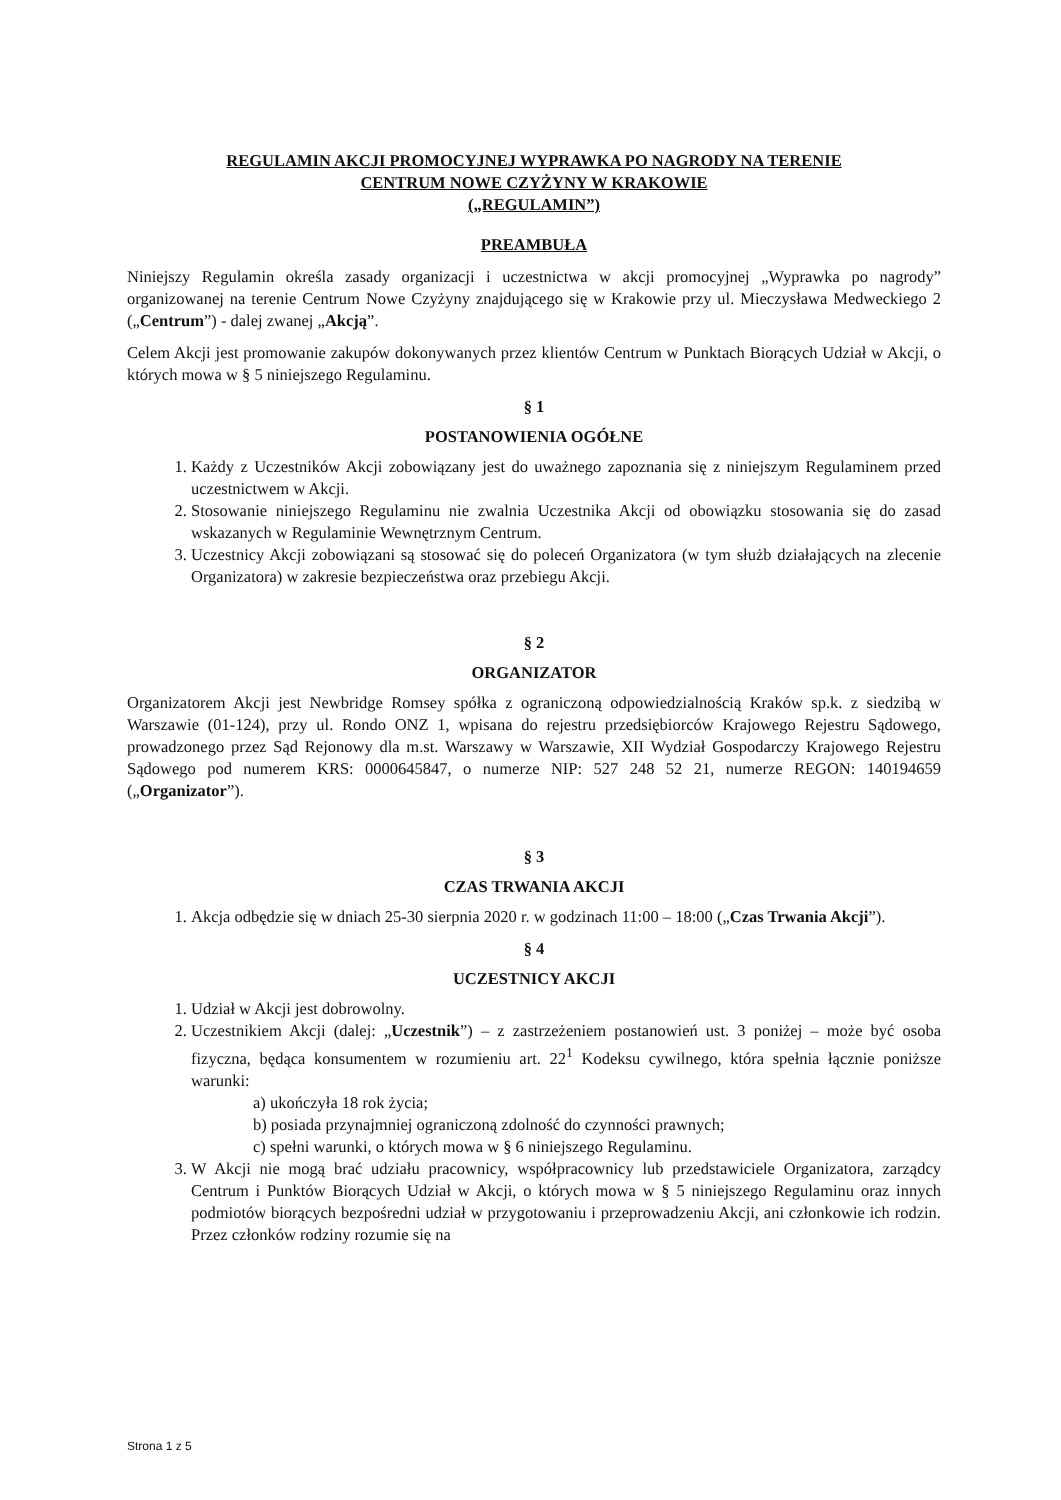REGULAMIN AKCJI PROMOCYJNEJ WYPRAWKA PO NAGRODY NA TERENIE
CENTRUM NOWE CZYŻYNY W KRAKOWIE
(„REGULAMIN”)
PREAMBUŁA
Niniejszy Regulamin określa zasady organizacji i uczestnictwa w akcji promocyjnej „Wyprawka po nagrody” organizowanej na terenie Centrum Nowe Czyżyny znajdującego się w Krakowie przy ul. Mieczysława Medweckiego 2 („Centrum”) - dalej zwanej „Akcją”.
Celem Akcji jest promowanie zakupów dokonywanych przez klientów Centrum w Punktach Biorących Udział w Akcji, o których mowa w § 5 niniejszego Regulaminu.
§ 1
POSTANOWIENIA OGÓŁNE
1. Każdy z Uczestników Akcji zobowiązany jest do uważnego zapoznania się z niniejszym Regulaminem przed uczestnictwem w Akcji.
2. Stosowanie niniejszego Regulaminu nie zwalnia Uczestnika Akcji od obowiązku stosowania się do zasad wskazanych w Regulaminie Wewnętrznym Centrum.
3. Uczestnicy Akcji zobowiązani są stosować się do poleceń Organizatora (w tym służb działających na zlecenie Organizatora) w zakresie bezpieczeństwa oraz przebiegu Akcji.
§ 2
ORGANIZATOR
Organizatorem Akcji jest Newbridge Romsey spółka z ograniczoną odpowiedzialnością Kraków sp.k. z siedzibą w Warszawie (01-124), przy ul. Rondo ONZ 1, wpisana do rejestru przedsiębiorców Krajowego Rejestru Sądowego, prowadzonego przez Sąd Rejonowy dla m.st. Warszawy w Warszawie, XII Wydział Gospodarczy Krajowego Rejestru Sądowego pod numerem KRS: 0000645847, o numerze NIP: 527 248 52 21, numerze REGON: 140194659 („Organizator”).
§ 3
CZAS TRWANIA AKCJI
1. Akcja odbędzie się w dniach 25-30 sierpnia 2020 r. w godzinach 11:00 – 18:00 („Czas Trwania Akcji”).
§ 4
UCZESTNICY AKCJI
1. Udział w Akcji jest dobrowolny.
2. Uczestnikiem Akcji (dalej: „Uczestnik”) – z zastrzeżeniem postanowień ust. 3 poniżej – może być osoba fizyczna, będąca konsumentem w rozumieniu art. 22<sup>1</sup> Kodeksu cywilnego, która spełnia łącznie poniższe warunki:
a) ukończyła 18 rok życia;
b) posiada przynajmniej ograniczoną zdolność do czynności prawnych;
c) spełni warunki, o których mowa w § 6 niniejszego Regulaminu.
3. W Akcji nie mogą brać udziału pracownicy, współpracownicy lub przedstawiciele Organizatora, zarządcy Centrum i Punktów Biorących Udział w Akcji, o których mowa w § 5 niniejszego Regulaminu oraz innych podmiotów biorących bezpośredni udział w przygotowaniu i przeprowadzeniu Akcji, ani członkowie ich rodzin. Przez członków rodziny rozumie się na
Strona 1 z 5